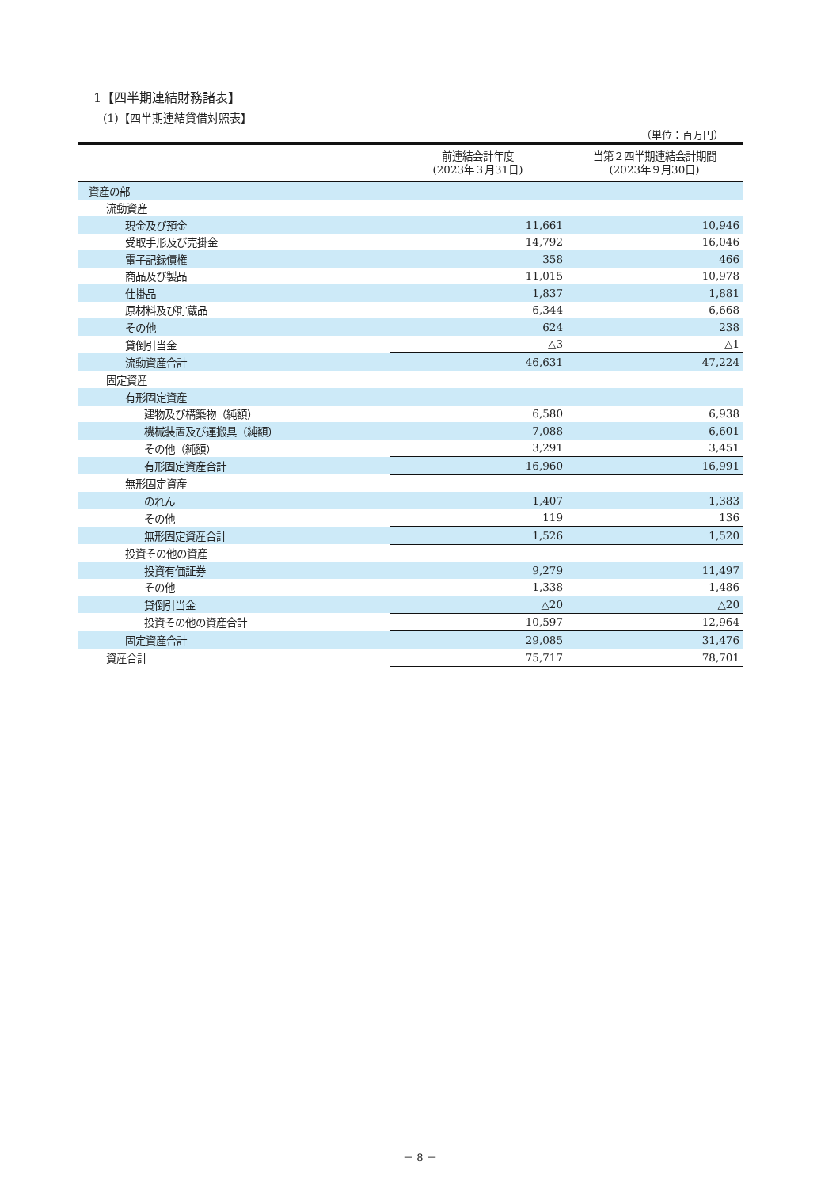1【四半期連結財務諸表】
(1)【四半期連結貸借対照表】
（単位：百万円）
| | 前連結会計年度 (2023年３月31日) | 当第２四半期連結会計期間 (2023年９月30日) |
| --- | --- | --- |
| 資産の部 | | |
| 流動資産 | | |
| 現金及び預金 | 11,661 | 10,946 |
| 受取手形及び売掛金 | 14,792 | 16,046 |
| 電子記録債権 | 358 | 466 |
| 商品及び製品 | 11,015 | 10,978 |
| 仕掛品 | 1,837 | 1,881 |
| 原材料及び貯蔵品 | 6,344 | 6,668 |
| その他 | 624 | 238 |
| 貸倒引当金 | △3 | △1 |
| 流動資産合計 | 46,631 | 47,224 |
| 固定資産 | | |
| 有形固定資産 | | |
| 建物及び構築物（純額） | 6,580 | 6,938 |
| 機械装置及び運搬具（純額） | 7,088 | 6,601 |
| その他（純額） | 3,291 | 3,451 |
| 有形固定資産合計 | 16,960 | 16,991 |
| 無形固定資産 | | |
| のれん | 1,407 | 1,383 |
| その他 | 119 | 136 |
| 無形固定資産合計 | 1,526 | 1,520 |
| 投資その他の資産 | | |
| 投資有価証券 | 9,279 | 11,497 |
| その他 | 1,338 | 1,486 |
| 貸倒引当金 | △20 | △20 |
| 投資その他の資産合計 | 10,597 | 12,964 |
| 固定資産合計 | 29,085 | 31,476 |
| 資産合計 | 75,717 | 78,701 |
－ 8 －